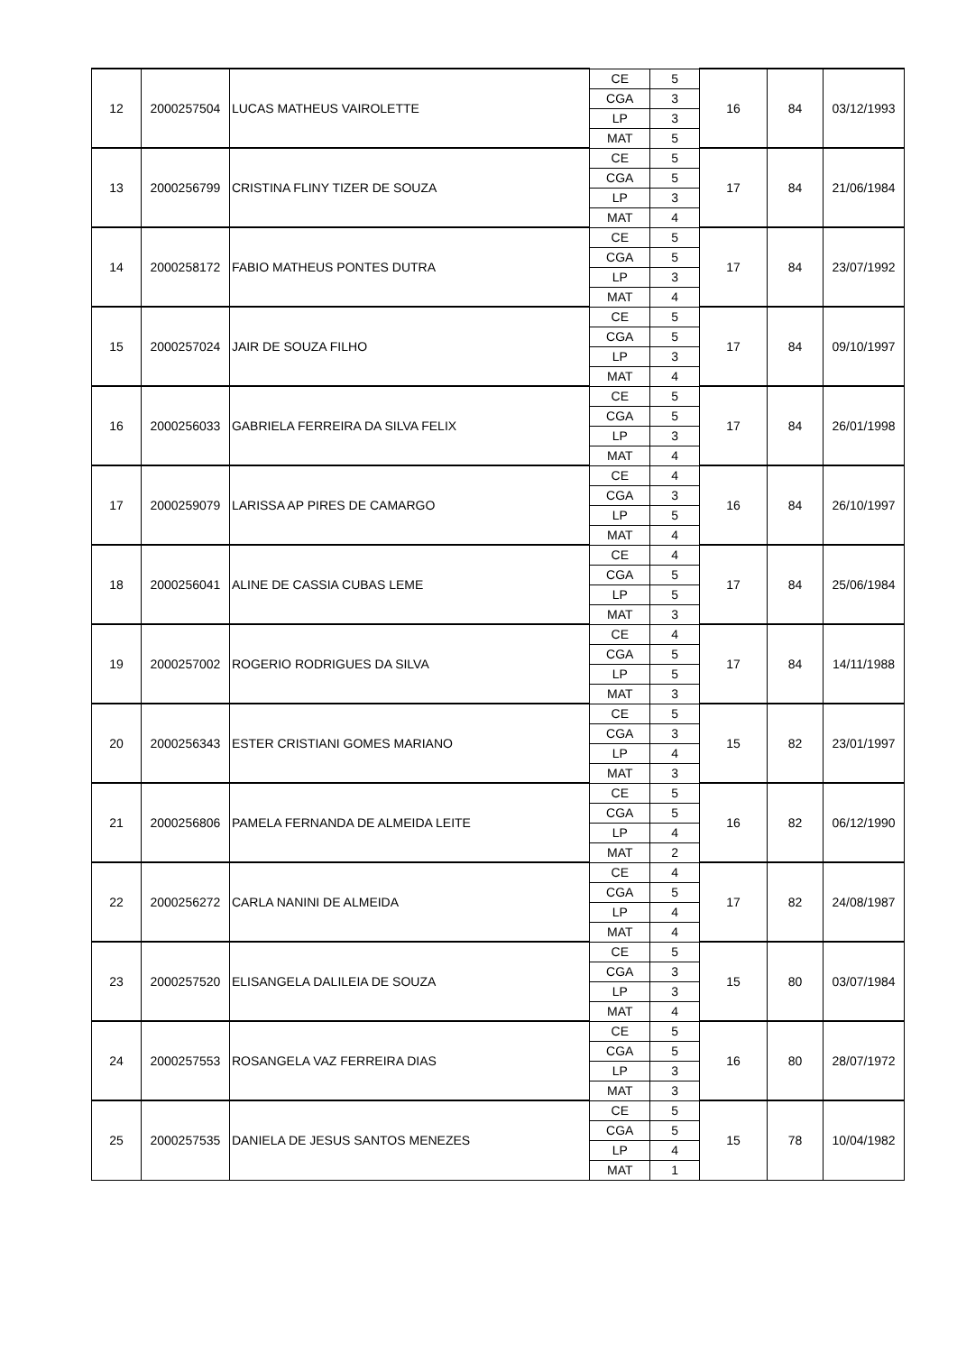| 12 | 2000257504 | LUCAS MATHEUS VAIROLETTE | CE | 5 | 16 | 84 | 03/12/1993 |
| | | | CGA | 3 | | | |
| | | | LP | 3 | | | |
| | | | MAT | 5 | | | |
| 13 | 2000256799 | CRISTINA FLINY TIZER DE SOUZA | CE | 5 | 17 | 84 | 21/06/1984 |
| | | | CGA | 5 | | | |
| | | | LP | 3 | | | |
| | | | MAT | 4 | | | |
| 14 | 2000258172 | FABIO MATHEUS PONTES DUTRA | CE | 5 | 17 | 84 | 23/07/1992 |
| | | | CGA | 5 | | | |
| | | | LP | 3 | | | |
| | | | MAT | 4 | | | |
| 15 | 2000257024 | JAIR DE SOUZA FILHO | CE | 5 | 17 | 84 | 09/10/1997 |
| | | | CGA | 5 | | | |
| | | | LP | 3 | | | |
| | | | MAT | 4 | | | |
| 16 | 2000256033 | GABRIELA FERREIRA DA SILVA FELIX | CE | 5 | 17 | 84 | 26/01/1998 |
| | | | CGA | 5 | | | |
| | | | LP | 3 | | | |
| | | | MAT | 4 | | | |
| 17 | 2000259079 | LARISSA AP PIRES DE CAMARGO | CE | 4 | 16 | 84 | 26/10/1997 |
| | | | CGA | 3 | | | |
| | | | LP | 5 | | | |
| | | | MAT | 4 | | | |
| 18 | 2000256041 | ALINE DE CASSIA CUBAS LEME | CE | 4 | 17 | 84 | 25/06/1984 |
| | | | CGA | 5 | | | |
| | | | LP | 5 | | | |
| | | | MAT | 3 | | | |
| 19 | 2000257002 | ROGERIO RODRIGUES DA SILVA | CE | 4 | 17 | 84 | 14/11/1988 |
| | | | CGA | 5 | | | |
| | | | LP | 5 | | | |
| | | | MAT | 3 | | | |
| 20 | 2000256343 | ESTER CRISTIANI GOMES MARIANO | CE | 5 | 15 | 82 | 23/01/1997 |
| | | | CGA | 3 | | | |
| | | | LP | 4 | | | |
| | | | MAT | 3 | | | |
| 21 | 2000256806 | PAMELA FERNANDA DE ALMEIDA LEITE | CE | 5 | 16 | 82 | 06/12/1990 |
| | | | CGA | 5 | | | |
| | | | LP | 4 | | | |
| | | | MAT | 2 | | | |
| 22 | 2000256272 | CARLA NANINI DE ALMEIDA | CE | 4 | 17 | 82 | 24/08/1987 |
| | | | CGA | 5 | | | |
| | | | LP | 4 | | | |
| | | | MAT | 4 | | | |
| 23 | 2000257520 | ELISANGELA DALILEIA DE SOUZA | CE | 5 | 15 | 80 | 03/07/1984 |
| | | | CGA | 3 | | | |
| | | | LP | 3 | | | |
| | | | MAT | 4 | | | |
| 24 | 2000257553 | ROSANGELA VAZ FERREIRA DIAS | CE | 5 | 16 | 80 | 28/07/1972 |
| | | | CGA | 5 | | | |
| | | | LP | 3 | | | |
| | | | MAT | 3 | | | |
| 25 | 2000257535 | DANIELA DE JESUS SANTOS MENEZES | CE | 5 | 15 | 78 | 10/04/1982 |
| | | | CGA | 5 | | | |
| | | | LP | 4 | | | |
| | | | MAT | 1 | | | |